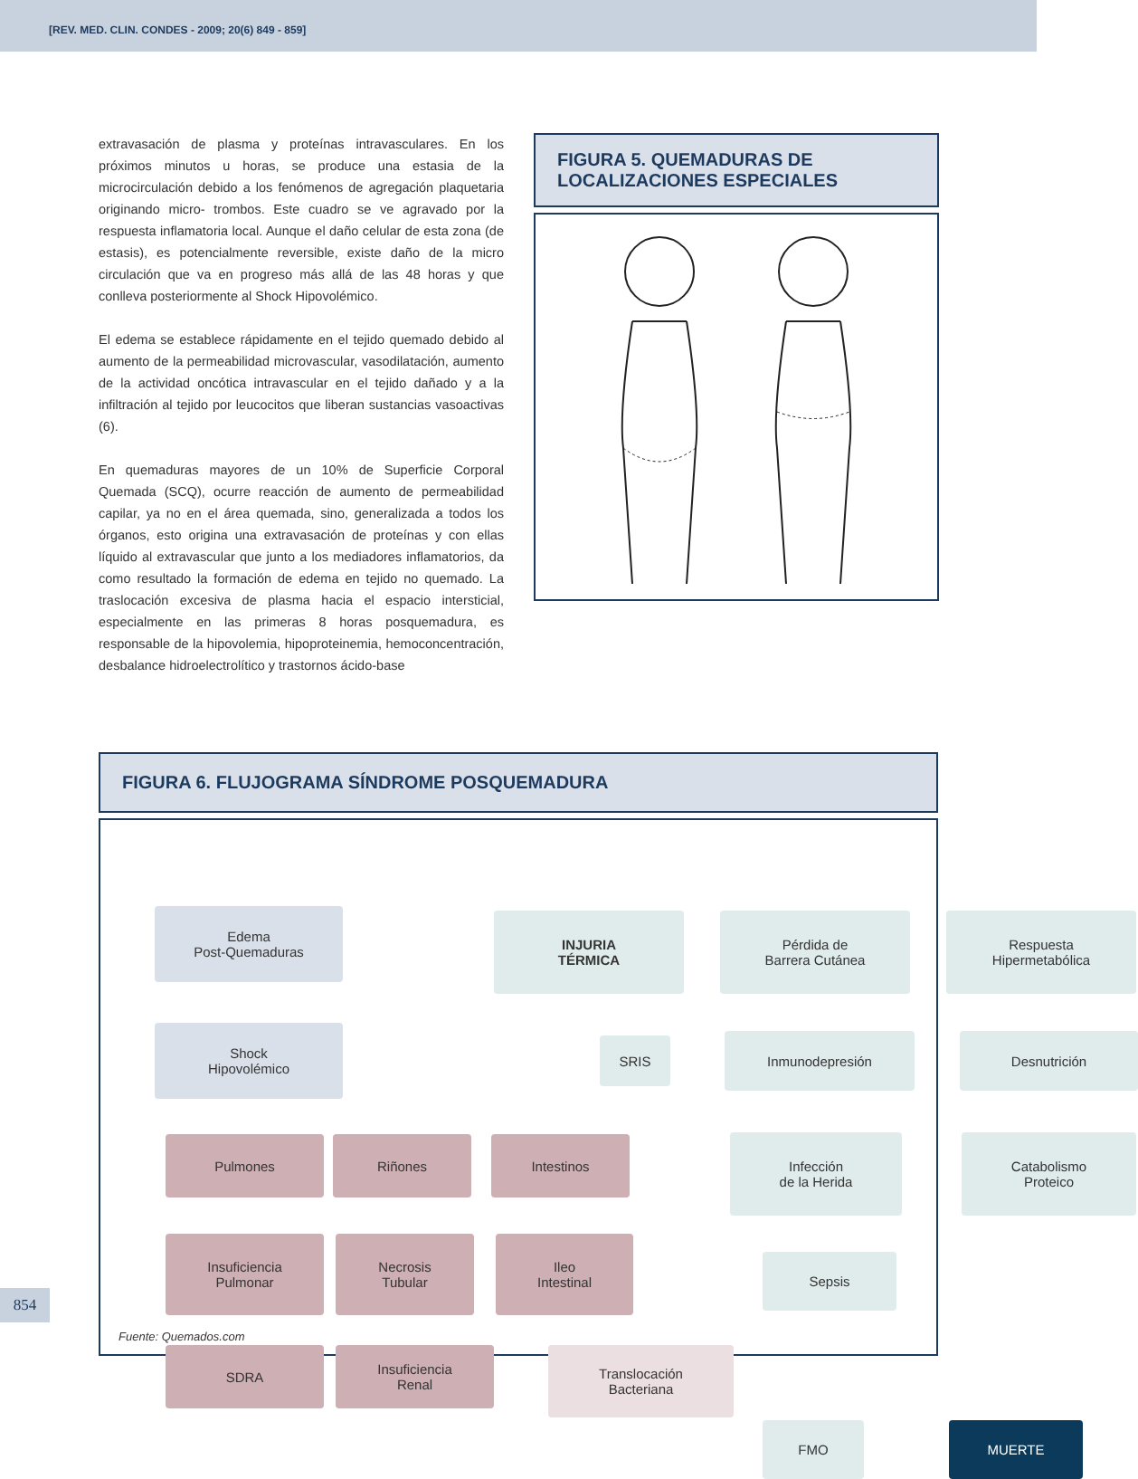[REV. MED. CLIN. CONDES - 2009; 20(6) 849 - 859]
extravasación de plasma y proteínas intravasculares. En los próximos minutos u horas, se produce una estasia de la microcirculación debido a los fenómenos de agregación plaquetaria originando micro- trombos. Este cuadro se ve agravado por la respuesta inflamatoria local. Aunque el daño celular de esta zona (de estasis), es potencialmente reversible, existe daño de la micro circulación que va en progreso más allá de las 48 horas y que conlleva posteriormente al Shock Hipovolémico.
El edema se establece rápidamente en el tejido quemado debido al aumento de la permeabilidad microvascular, vasodilatación, aumento de la actividad oncótica intravascular en el tejido dañado y a la infiltración al tejido por leucocitos que liberan sustancias vasoactivas (6).
En quemaduras mayores de un 10% de Superficie Corporal Quemada (SCQ), ocurre reacción de aumento de permeabilidad capilar, ya no en el área quemada, sino, generalizada a todos los órganos, esto origina una extravasación de proteínas y con ellas líquido al extravascular que junto a los mediadores inflamatorios, da como resultado la formación de edema en tejido no quemado. La traslocación excesiva de plasma hacia el espacio intersticial, especialmente en las primeras 8 horas posquemadura, es responsable de la hipovolemia, hipoproteinemia, hemoconcentración, desbalance hidroelectrolítico y trastornos ácido-base
FIGURA 5. QUEMADURAS DE
LOCALIZACIONES ESPECIALES
FIGURA 6. FLUJOGRAMA SÍNDROME POSQUEMADURA
Edema
Post-Quemaduras
INJURIA
TÉRMICA
Pérdida de
Barrera Cutánea
Respuesta
Hipermetabólica
Shock
Hipovolémico
SRIS Inmunodepresión Desnutrición
Pulmones Riñones Intestinos
Infección
de la Herida
Catabolismo
Proteico
Insuficiencia
Pulmonar
Necrosis
Tubular
Ileo
Intestinal
Sepsis
SDRA
Insuficiencia
Renal
Translocación
Bacteriana
FMO MUERTE
Fuente: Quemados.com
854